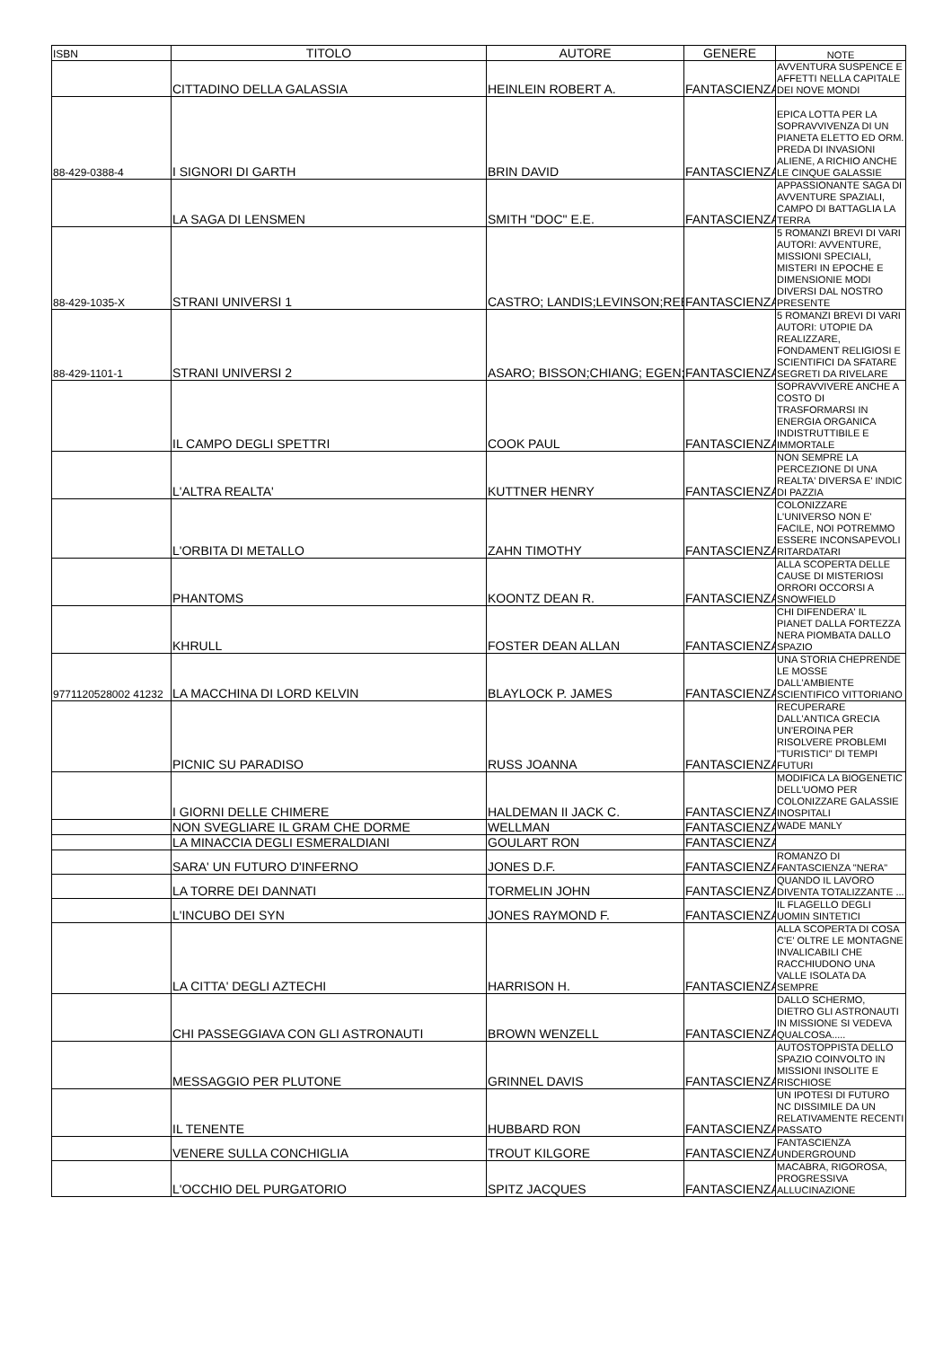| ISBN | TITOLO | AUTORE | GENERE | NOTE |
| --- | --- | --- | --- | --- |
| | CITTADINO DELLA GALASSIA | HEINLEIN ROBERT A. | FANTASCIENZA | AVVENTURA SUSPENCE E AFFETTI NELLA CAPITALE DEI NOVE MONDI |
| 88-429-0388-4 | I SIGNORI DI GARTH | BRIN DAVID | FANTASCIENZA | EPICA LOTTA PER LA SOPRAVVIVENZA DI UN PIANETA ELETTO ED ORM. PREDA DI INVASIONI ALIENE, A RICHIO ANCHE LE CINQUE GALASSIE |
| | LA SAGA DI LENSMEN | SMITH "DOC" E.E. | FANTASCIENZA | APPASSIONANTE SAGA DI AVVENTURE SPAZIALI, CAMPO DI BATTAGLIA LA TERRA |
| 88-429-1035-X | STRANI UNIVERSI 1 | CASTRO; LANDIS;LEVINSON;REE | FANTASCIENZA | 5 ROMANZI BREVI DI VARI AUTORI: AVVENTURE, MISSIONI SPECIALI, MISTERI IN EPOCHE E DIMENSIONIE MODI DIVERSI DAL NOSTRO PRESENTE |
| 88-429-1101-1 | STRANI UNIVERSI 2 | ASARO; BISSON;CHIANG; EGEN; | FANTASCIENZA | 5 ROMANZI BREVI DI VARI AUTORI: UTOPIE DA REALIZZARE, FONDAMENT RELIGIOSI E SCIENTIFICI DA SFATARE SEGRETI DA RIVELARE |
| | IL CAMPO DEGLI SPETTRI | COOK PAUL | FANTASCIENZA | SOPRAVVIVERE ANCHE A COSTO DI TRASFORMARSI IN ENERGIA ORGANICA INDISTRUTTIBILE E IMMORTALE |
| | L'ALTRA REALTA' | KUTTNER HENRY | FANTASCIENZA | NON SEMPRE LA PERCEZIONE DI UNA REALTA' DIVERSA E' INDIC DI PAZZIA |
| | L'ORBITA DI METALLO | ZAHN TIMOTHY | FANTASCIENZA | COLONIZZARE L'UNIVERSO NON E' FACILE, NOI POTREMMO ESSERE INCONSAPEVOLI RITARDATARI |
| | PHANTOMS | KOONTZ DEAN R. | FANTASCIENZA | ALLA SCOPERTA DELLE CAUSE DI MISTERIOSI ORRORI OCCORSI A SNOWFIELD |
| | KHRULL | FOSTER DEAN ALLAN | FANTASCIENZA | CHI DIFENDERA' IL PIANET DALLA FORTEZZA NERA PIOMBATA DALLO SPAZIO |
| 9771120528002 41232 | LA MACCHINA DI LORD KELVIN | BLAYLOCK P. JAMES | FANTASCIENZA | UNA STORIA CHEPRENDE LE MOSSE DALL'AMBIENTE SCIENTIFICO VITTORIANO |
| | PICNIC SU PARADISO | RUSS JOANNA | FANTASCIENZA | RECUPERARE DALL'ANTICA GRECIA UN'EROINA PER RISOLVERE PROBLEMI "TURISTICI" DI TEMPI FUTURI |
| | I GIORNI DELLE CHIMERE | HALDEMAN II JACK C. | FANTASCIENZA | MODIFICA LA BIOGENETIC DELL'UOMO PER COLONIZZARE GALASSIE INOSPITALI |
| | NON SVEGLIARE IL GRAM CHE DORME | WELLMAN | FANTASCIENZA | WADE MANLY |
| | LA MINACCIA DEGLI ESMERALDIANI | GOULART RON | FANTASCIENZA | |
| | SARA' UN FUTURO D'INFERNO | JONES D.F. | FANTASCIENZA | ROMANZO DI FANTASCIENZA "NERA" |
| | LA TORRE DEI DANNATI | TORMELIN JOHN | FANTASCIENZA | QUANDO IL LAVORO DIVENTA TOTALIZZANTE ... |
| | L'INCUBO DEI SYN | JONES RAYMOND F. | FANTASCIENZA | IL FLAGELLO DEGLI UOMIN SINTETICI |
| | LA CITTA' DEGLI AZTECHI | HARRISON H. | FANTASCIENZA | ALLA SCOPERTA DI COSA C'E' OLTRE LE MONTAGNE INVALICABILI CHE RACCHIUDONO UNA VALLE ISOLATA DA SEMPRE |
| | CHI PASSEGGIAVA CON GLI ASTRONAUTI | BROWN WENZELL | FANTASCIENZA | DALLO SCHERMO, DIETRO GLI ASTRONAUTI IN MISSIONE SI VEDEVA QUALCOSA..... |
| | MESSAGGIO PER PLUTONE | GRINNEL DAVIS | FANTASCIENZA | AUTOSTOPPISTA DELLO SPAZIO COINVOLTO IN MISSIONI INSOLITE E RISCHIOSE |
| | IL TENENTE | HUBBARD RON | FANTASCIENZA | UN IPOTESI DI FUTURO NC DISSIMILE DA UN RELATIVAMENTE RECENTI PASSATO |
| | VENERE SULLA CONCHIGLIA | TROUT KILGORE | FANTASCIENZA | FANTASCIENZA UNDERGROUND |
| | L'OCCHIO DEL PURGATORIO | SPITZ JACQUES | FANTASCIENZA | MACABRA, RIGOROSA, PROGRESSIVA ALLUCINAZIONE |